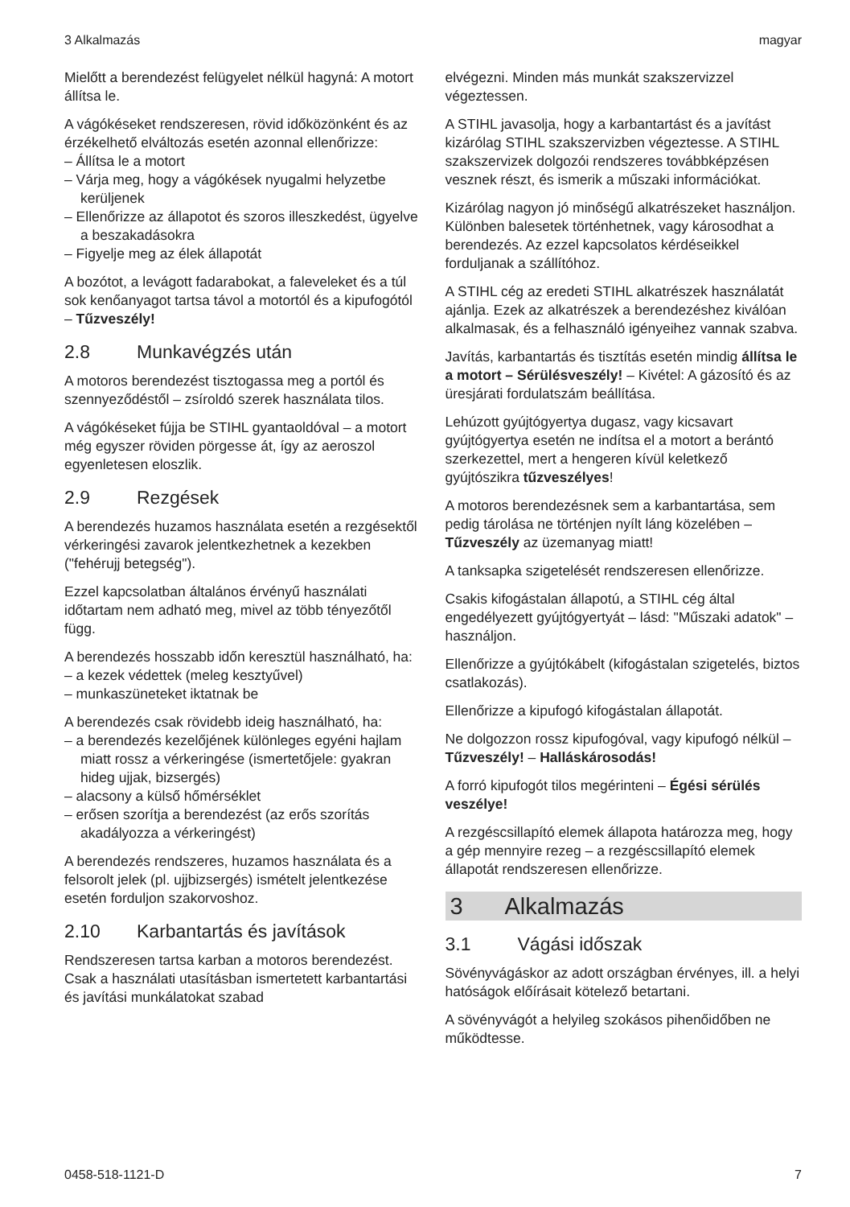3 Alkalmazás magyar
Mielőtt a berendezést felügyelet nélkül hagyná: A motort állítsa le.
A vágókéseket rendszeresen, rövid időközönként és az érzékelhető elváltozás esetén azonnal ellenőrizze:
– Állítsa le a motort
– Várja meg, hogy a vágókések nyugalmi helyzetbe kerüljenek
– Ellenőrizze az állapotot és szoros illeszkedést, ügyelve a beszakadásokra
– Figyelje meg az élek állapotát
A bozótot, a levágott fadarabokat, a faleveleket és a túl sok kenőanyagot tartsa távol a motortól és a kipufogótól – Tűzveszély!
2.8 Munkavégzés után
A motoros berendezést tisztogassa meg a portól és szennyeződéstől – zsíroldó szerek használata tilos.
A vágókéseket fújja be STIHL gyantaoldóval – a motort még egyszer röviden pörgesse át, így az aeroszol egyenletesen eloszlik.
2.9 Rezgések
A berendezés huzamos használata esetén a rezgésektől vérkeringési zavarok jelentkezhetnek a kezekben ("fehérujj betegség").
Ezzel kapcsolatban általános érvényű használati időtartam nem adható meg, mivel az több tényezőtől függ.
A berendezés hosszabb időn keresztül használható, ha:
– a kezek védettek (meleg kesztyűvel)
– munkaszüneteket iktatnak be
A berendezés csak rövidebb ideig használható, ha:
– a berendezés kezelőjének különleges egyéni hajlam miatt rossz a vérkeringése (ismertetőjele: gyakran hideg ujjak, bizsergés)
– alacsony a külső hőmérséklet
– erősen szorítja a berendezést (az erős szorítás akadályozza a vérkeringést)
A berendezés rendszeres, huzamos használata és a felsorolt jelek (pl. ujjbizsergés) ismételt jelentkezése esetén forduljon szakorvoshoz.
2.10 Karbantartás és javítások
Rendszeresen tartsa karban a motoros berendezést. Csak a használati utasításban ismertetett karbantartási és javítási munkálatokat szabad
elvégezni. Minden más munkát szakszervizzel végeztessen.
A STIHL javasolja, hogy a karbantartást és a javítást kizárólag STIHL szakszervizben végeztesse. A STIHL szakszervizek dolgozói rendszeres továbbképzésen vesznek részt, és ismerik a műszaki információkat.
Kizárólag nagyon jó minőségű alkatrészeket használjon. Különben balesetek történhetnek, vagy károsodhat a berendezés. Az ezzel kapcsolatos kérdéseikkel forduljanak a szállítóhoz.
A STIHL cég az eredeti STIHL alkatrészek használatát ajánlja. Ezek az alkatrészek a berendezéshez kiválóan alkalmasak, és a felhasználó igényeihez vannak szabva.
Javítás, karbantartás és tisztítás esetén mindig állítsa le a motort – Sérülésveszély! – Kivétel: A gázosító és az üresjárati fordulatszám beállítása.
Lehúzott gyújtógyertya dugasz, vagy kicsavart gyújtógyertya esetén ne indítsa el a motort a berántó szerkezettel, mert a hengeren kívül keletkező gyújtószikra tűzveszélyes!
A motoros berendezésnek sem a karbantartása, sem pedig tárolása ne történjen nyílt láng közelében – Tűzveszély az üzemanyag miatt!
A tanksapka szigetelését rendszeresen ellenőrizze.
Csakis kifogástalan állapotú, a STIHL cég által engedélyezett gyújtógyertyát – lásd: "Műszaki adatok" – használjon.
Ellenőrizze a gyújtókábelt (kifogástalan szigetelés, biztos csatlakozás).
Ellenőrizze a kipufogó kifogástalan állapotát.
Ne dolgozzon rossz kipufogóval, vagy kipufogó nélkül – Tűzveszély! – Halláskárosodás!
A forró kipufogót tilos megérinteni – Égési sérülés veszélye!
A rezgéscsillapító elemek állapota határozza meg, hogy a gép mennyire rezeg – a rezgéscsillapító elemek állapotát rendszeresen ellenőrizze.
3 Alkalmazás
3.1 Vágási időszak
Sövényvágáskor az adott országban érvényes, ill. a helyi hatóságok előírásait kötelező betartani.
A sövényvágót a helyileg szokásos pihenőidőben ne működtesse.
0458-518-1121-D 7